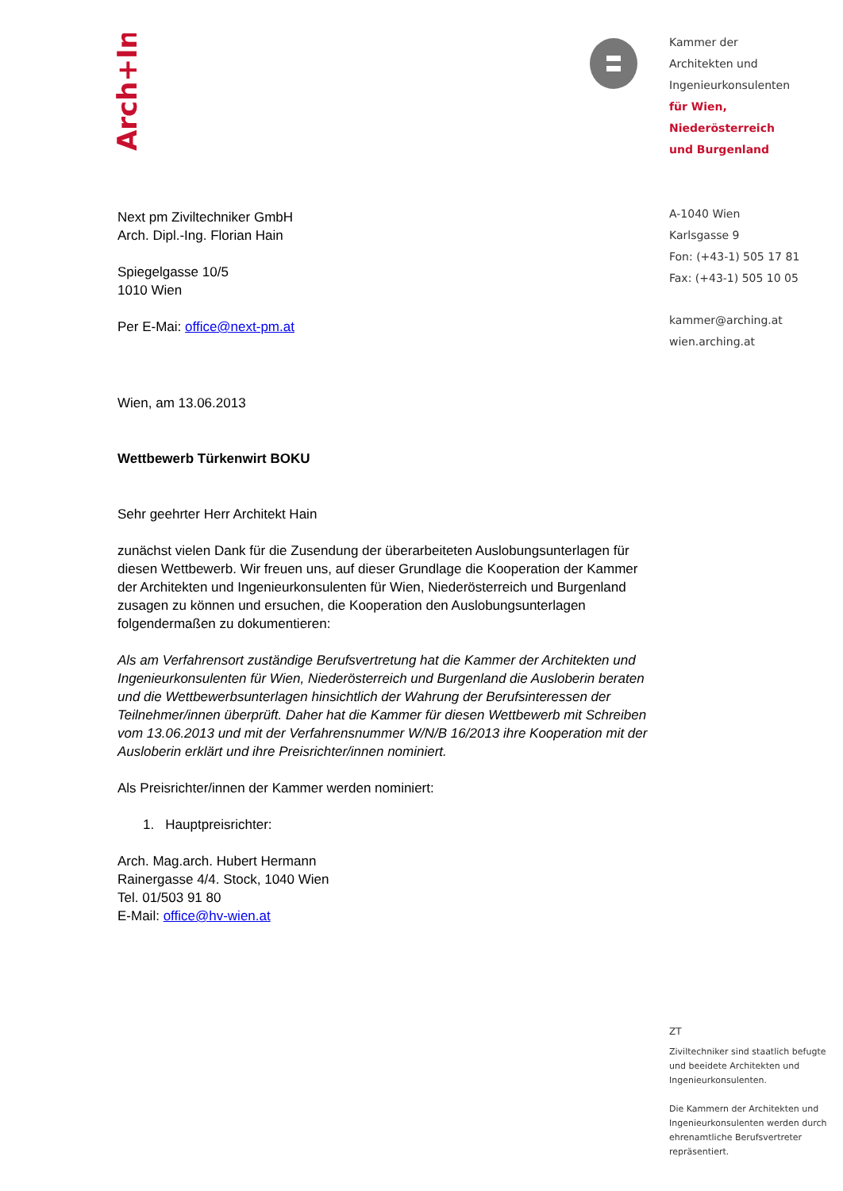Arch+Ing
Kammer der
Architekten und
Ingenieurkonsulenten
für Wien,
Niederösterreich
und Burgenland
A-1040 Wien
Karlsgasse 9
Fon: (+43-1) 505 17 81
Fax: (+43-1) 505 10 05
kammer@arching.at
wien.arching.at
Next pm Ziviltechniker GmbH
Arch. Dipl.-Ing. Florian Hain
Spiegelgasse 10/5
1010 Wien
Per E-Mai: office@next-pm.at
Wien, am 13.06.2013
Wettbewerb Türkenwirt BOKU
Sehr geehrter Herr Architekt Hain
zunächst vielen Dank für die Zusendung der überarbeiteten Auslobungsunterlagen für diesen Wettbewerb. Wir freuen uns, auf dieser Grundlage die Kooperation der Kammer der Architekten und Ingenieurkonsulenten für Wien, Niederösterreich und Burgenland zusagen zu können und ersuchen, die Kooperation den Auslobungsunterlagen folgendermaßen zu dokumentieren:
Als am Verfahrensort zuständige Berufsvertretung hat die Kammer der Architekten und Ingenieurkonsulenten für Wien, Niederösterreich und Burgenland die Ausloberin beraten und die Wettbewerbsunterlagen hinsichtlich der Wahrung der Berufsinteressen der Teilnehmer/innen überprüft. Daher hat die Kammer für diesen Wettbewerb mit Schreiben vom 13.06.2013 und mit der Verfahrensnummer W/N/B 16/2013 ihre Kooperation mit der Ausloberin erklärt und ihre Preisrichter/innen nominiert.
Als Preisrichter/innen der Kammer werden nominiert:
1. Hauptpreisrichter:
Arch. Mag.arch. Hubert Hermann
Rainergasse 4/4. Stock, 1040 Wien
Tel. 01/503 91 80
E-Mail: office@hv-wien.at
ZT
Ziviltechniker sind staatlich befugte und beeidete Architekten und Ingenieurkonsulenten.
Die Kammern der Architekten und Ingenieurkonsulenten werden durch ehrenamtliche Berufsvertreter repräsentiert.